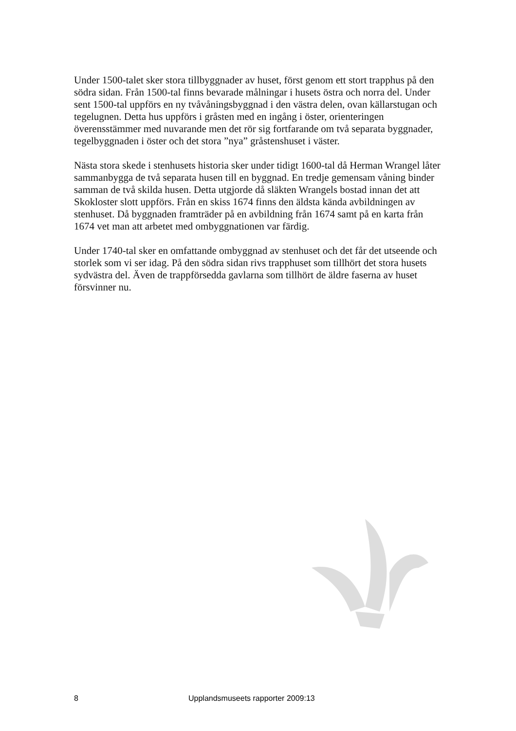Under 1500-talet sker stora tillbyggnader av huset, först genom ett stort trapphus på den södra sidan. Från 1500-tal finns bevarade målningar i husets östra och norra del. Under sent 1500-tal uppförs en ny tvåvåningsbyggnad i den västra delen, ovan källarstugan och tegelugnen. Detta hus uppförs i gråsten med en ingång i öster, orienteringen överensstämmer med nuvarande men det rör sig fortfarande om två separata byggnader, tegelbyggnaden i öster och det stora ”nya” gråstenshuset i väster.
Nästa stora skede i stenhusets historia sker under tidigt 1600-tal då Herman Wrangel låter sammanbygga de två separata husen till en byggnad. En tredje gemensam våning binder samman de två skilda husen. Detta utgjorde då släkten Wrangels bostad innan det att Skokloster slott uppförs. Från en skiss 1674 finns den äldsta kända avbildningen av stenhuset. Då byggnaden framträder på en avbildning från 1674 samt på en karta från 1674 vet man att arbetet med ombyggnationen var färdig.
Under 1740-tal sker en omfattande ombyggnad av stenhuset och det får det utseende och storlek som vi ser idag. På den södra sidan rivs trapphuset som tillhört det stora husets sydvästra del. Även de trappförsedda gavlarna som tillhört de äldre faserna av huset försvinner nu.
8 Upplandsmuseets rapporter 2009:13